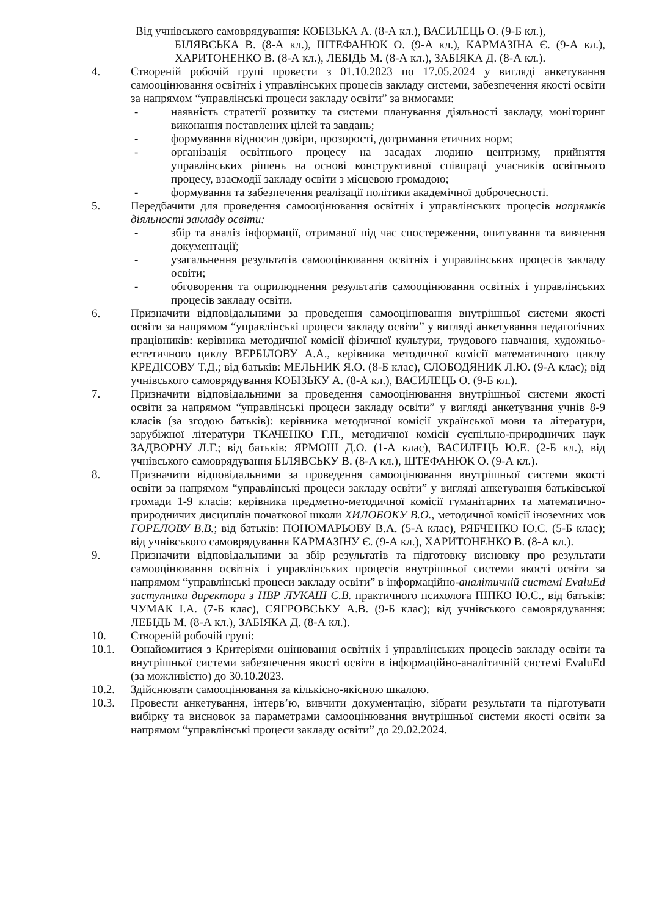Від учнівського самоврядування: КОБІЗЬКА А. (8-А кл.), ВАСИЛЕЦЬ О. (9-Б кл.),
БІЛЯВСЬКА В. (8-А кл.), ШТЕФАНЮК О. (9-А кл.), КАРМАЗІНА Є. (9-А кл.), ХАРИТОНЕНКО В. (8-А кл.), ЛЕБІДЬ М. (8-А кл.), ЗАБІЯКА Д. (8-А кл.).
4. Створеній робочій групі провести з 01.10.2023 по 17.05.2024 у вигляді анкетування самооцінювання освітніх і управлінських процесів закладу системи, забезпечення якості освіти за напрямом “управлінські процеси закладу освіти” за вимогами:
- наявність стратегії розвитку та системи планування діяльності закладу, моніторинг виконання поставлених цілей та завдань;
- формування відносин довіри, прозорості, дотримання етичних норм;
- організація освітнього процесу на засадах людино центризму, прийняття управлінських рішень на основі конструктивної співпраці учасників освітнього процесу, взаємодії закладу освіти з місцевою громадою;
- формування та забезпечення реалізації політики академічної доброчесності.
5. Передбачити для проведення самооцінювання освітніх і управлінських процесів напрямків діяльності закладу освіти:
- збір та аналіз інформації, отриманої під час спостереження, опитування та вивчення документації;
- узагальнення результатів самооцінювання освітніх і управлінських процесів закладу освіти;
- обговорення та оприлюднення результатів самооцінювання освітніх і управлінських процесів закладу освіти.
6. Призначити відповідальними за проведення самооцінювання внутрішньої системи якості освіти за напрямом “управлінські процеси закладу освіти” у вигляді анкетування педагогічних працівників: керівника методичної комісії фізичної культури, трудового навчання, художньо-естетичного циклу ВЕРБІЛОВУ А.А., керівника методичної комісії математичного циклу КРЕДІСОВУ Т.Д.; від батьків: МЕЛЬНИК Я.О. (8-Б клас), СЛОБОДЯНИК Л.Ю. (9-А клас); від учнівського самоврядування КОБІЗЬКУ А. (8-А кл.), ВАСИЛЕЦЬ О. (9-Б кл.).
7. Призначити відповідальними за проведення самооцінювання внутрішньої системи якості освіти за напрямом “управлінські процеси закладу освіти” у вигляді анкетування учнів 8-9 класів (за згодою батьків): керівника методичної комісії української мови та літератури, зарубіжної літератури ТКАЧЕНКО Г.П., методичної комісії суспільно-природничих наук ЗАДВОРНУ Л.Г.; від батьків: ЯРМОШ Д.О. (1-А клас), ВАСИЛЕЦЬ Ю.Е. (2-Б кл.), від учнівського самоврядування БІЛЯВСЬКУ В. (8-А кл.), ШТЕФАНЮК О. (9-А кл.).
8. Призначити відповідальними за проведення самооцінювання внутрішньої системи якості освіти за напрямом “управлінські процеси закладу освіти” у вигляді анкетування батьківської громади 1-9 класів: керівника предметно-методичної комісії гуманітарних та математично-природничих дисциплін початкової школи ХИЛОБОКУ В.О., методичної комісії іноземних мов ГОРЕЛОВУ В.В.; від батьків: ПОНОМАРЬОВУ В.А. (5-А клас), РЯБЧЕНКО Ю.С. (5-Б клас); від учнівського самоврядування КАРМАЗІНУ Є. (9-А кл.), ХАРИТОНЕНКО В. (8-А кл.).
9. Призначити відповідальними за збір результатів та підготовку висновку про результати самооцінювання освітніх і управлінських процесів внутрішньої системи якості освіти за напрямом “управлінські процеси закладу освіти” в інформаційно-аналітичній системі EvaluEd заступника директора з НВР ЛУКАШ С.В. практичного психолога ПІПКО Ю.С., від батьків: ЧУМАК І.А. (7-Б клас), СЯГРОВСЬКУ А.В. (9-Б клас); від учнівського самоврядування: ЛЕБІДЬ М. (8-А кл.), ЗАБІЯКА Д. (8-А кл.).
10. Створеній робочій групі:
10.1. Ознайомитися з Критеріями оцінювання освітніх і управлінських процесів закладу освіти та внутрішньої системи забезпечення якості освіти в інформаційно-аналітичній системі EvaluEd (за можливістю) до 30.10.2023.
10.2. Здійснювати самооцінювання за кількісно-якісною шкалою.
10.3. Провести анкетування, інтерв’ю, вивчити документацію, зібрати результати та підготувати вибірку та висновок за параметрами самооцінювання внутрішньої системи якості освіти за напрямом “управлінські процеси закладу освіти” до 29.02.2024.